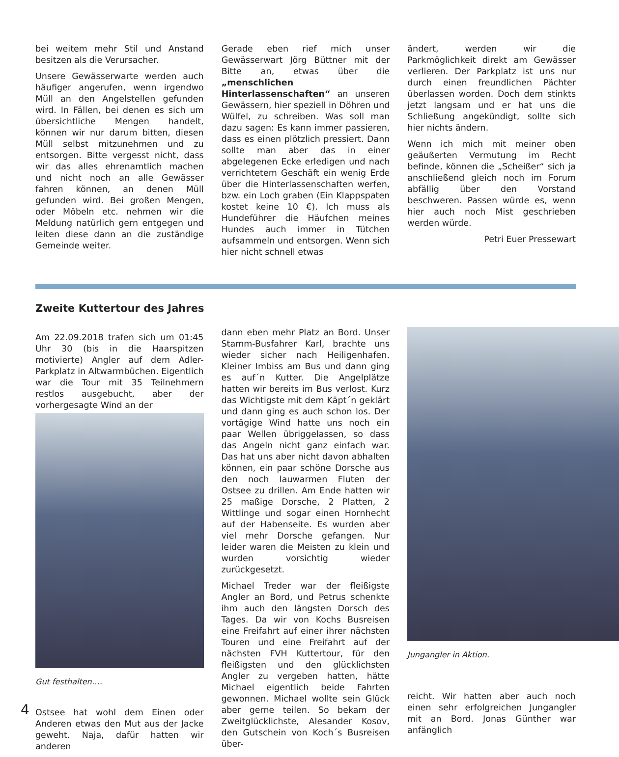bei weitem mehr Stil und Anstand besitzen als die Verursacher.
Unsere Gewässerwarte werden auch häufiger angerufen, wenn irgendwo Müll an den Angelstellen gefunden wird. In Fällen, bei denen es sich um übersichtliche Mengen handelt, können wir nur darum bitten, diesen Müll selbst mitzunehmen und zu entsorgen. Bitte vergesst nicht, dass wir das alles ehrenamtlich machen und nicht noch an alle Gewässer fahren können, an denen Müll gefunden wird. Bei großen Mengen, oder Möbeln etc. nehmen wir die Meldung natürlich gern entgegen und leiten diese dann an die zuständige Gemeinde weiter.
Gerade eben rief mich unser Gewässerwart Jörg Büttner mit der Bitte an, etwas über die „menschlichen Hinterlassenschaften“ an unseren Gewässern, hier speziell in Döhren und Wülfel, zu schreiben. Was soll man dazu sagen: Es kann immer passieren, dass es einen plötzlich pressiert. Dann sollte man aber das in einer abgelegenen Ecke erledigen und nach verrichtetem Geschäft ein wenig Erde über die Hinterlassenschaften werfen, bzw. ein Loch graben (Ein Klappspaten kostet keine 10 €). Ich muss als Hundeführer die Häufchen meines Hundes auch immer in Tütchen aufsammeln und entsorgen. Wenn sich hier nicht schnell etwas
ändert, werden wir die Parkmöglichkeit direkt am Gewässer verlieren. Der Parkplatz ist uns nur durch einen freundlichen Pächter überlassen worden. Doch dem stinkts jetzt langsam und er hat uns die Schließung angekündigt, sollte sich hier nichts ändern.
Wenn ich mich mit meiner oben geäußerten Vermutung im Recht befinde, können die „Scheißer“ sich ja anschließend gleich noch im Forum abfällig über den Vorstand beschweren. Passen würde es, wenn hier auch noch Mist geschrieben werden würde.
Petri Euer Pressewart
Zweite Kuttertour des Jahres
Am 22.09.2018 trafen sich um 01:45 Uhr 30 (bis in die Haarspitzen motivierte) Angler auf dem Adler-Parkplatz in Altwarmbüchen. Eigentlich war die Tour mit 35 Teilnehmern restlos ausgebucht, aber der vorhergesagte Wind an der
Gut festhalten….
Ostsee hat wohl dem Einen oder Anderen etwas den Mut aus der Jacke geweht. Naja, dafür hatten wir anderen
dann eben mehr Platz an Bord. Unser Stamm-Busfahrer Karl, brachte uns wieder sicher nach Heiligenhafen. Kleiner Imbiss am Bus und dann ging es auf´n Kutter. Die Angelplätze hatten wir bereits im Bus verlost. Kurz das Wichtigste mit dem Käpt´n geklärt und dann ging es auch schon los. Der vortägige Wind hatte uns noch ein paar Wellen übriggelassen, so dass das Angeln nicht ganz einfach war. Das hat uns aber nicht davon abhalten können, ein paar schöne Dorsche aus den noch lauwarmen Fluten der Ostsee zu drillen. Am Ende hatten wir 25 maßige Dorsche, 2 Platten, 2 Wittlinge und sogar einen Hornhecht auf der Habenseite. Es wurden aber viel mehr Dorsche gefangen. Nur leider waren die Meisten zu klein und wurden vorsichtig wieder zurückgesetzt.
Michael Treder war der fleißigste Angler an Bord, und Petrus schenkte ihm auch den längsten Dorsch des Tages. Da wir von Kochs Busreisen eine Freifahrt auf einer ihrer nächsten Touren und eine Freifahrt auf der nächsten FVH Kuttertour, für den fleißigsten und den glücklichsten Angler zu vergeben hatten, hätte Michael eigentlich beide Fahrten gewonnen. Michael wollte sein Glück aber gerne teilen. So bekam der Zweitglücklichste, Alesander Kosov, den Gutschein von Koch´s Busreisen über-
Jungangler in Aktion.
reicht. Wir hatten aber auch noch einen sehr erfolgreichen Jungangler mit an Bord. Jonas Günther war anfänglich
4